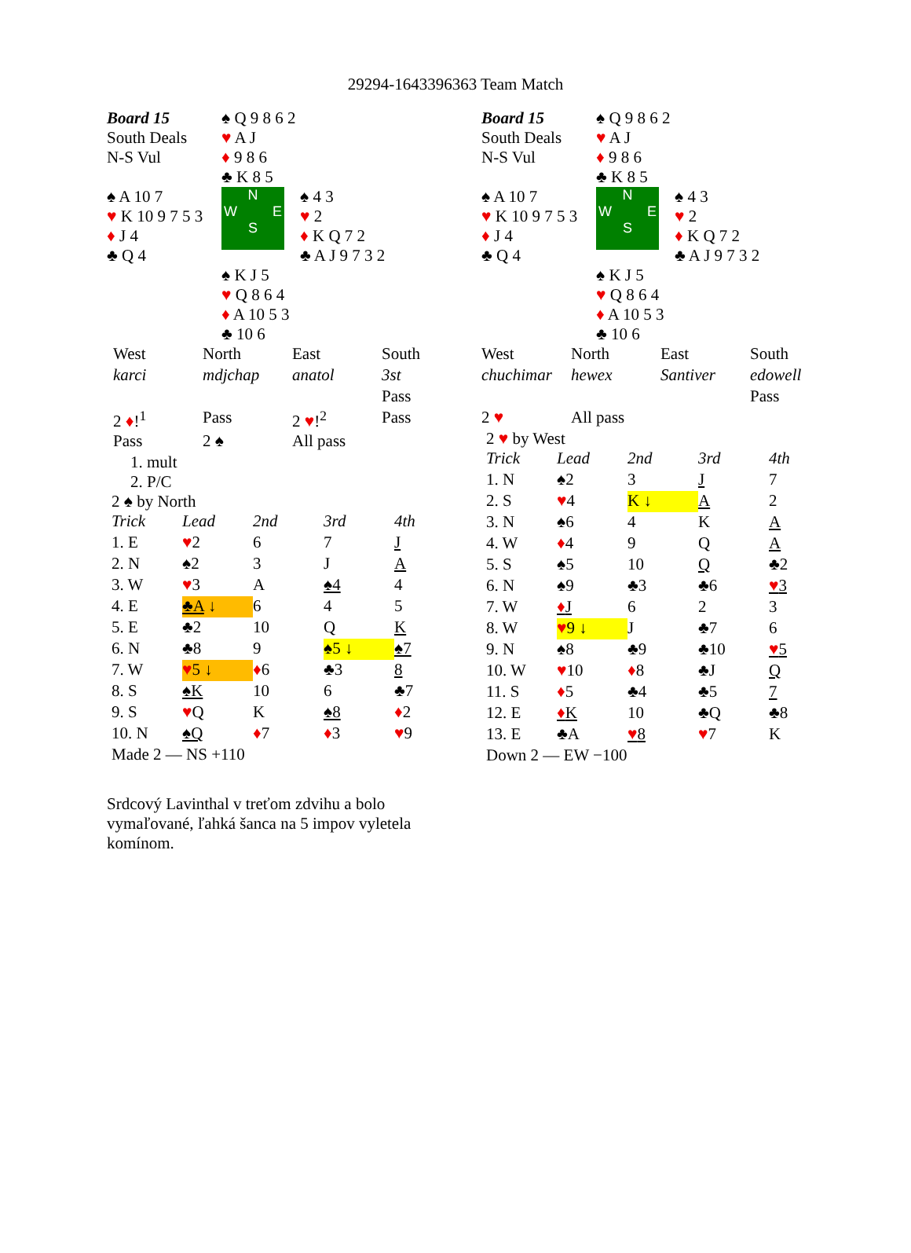29294-1643396363 Team Match
| Board 15 South Deals N-S Vul | ♠ Q 9 8 6 2 ♥ A J ♦ 9 8 6 ♣ K 8 5 |
| ♠ A 10 7 ♥ K 10 9 7 5 3 ♦ J 4 ♣ Q 4 | N W E S ♠ 4 3 ♥ 2 ♦ K Q 7 2 ♣ A J 9 7 3 2 |
| | ♠ K J 5 ♥ Q 8 6 4 ♦ A 10 5 3 ♣ 10 6 |
| West | North | East | South |
| karci | mdjchap | anatol | 3st |
| | | | Pass |
| 2 ♦ !<sup>1</sup> | Pass | 2 ♥ !<sup>2</sup> | Pass |
| Pass | 2 ♠ | All pass | |
1. mult
2. P/C
2 ♠ by North
| Trick | Lead | 2nd | 3rd | 4th |
| 1. E | ♥ 2 | 6 | 7 | J |
| 2. N | ♠2 | 3 | J | A |
| 3. W | ♥ 3 | A | ♠4 | 4 |
| 4. E | ♣A ↓ | 6 | 4 | 5 |
| 5. E | ♣2 | 10 | Q | K |
| 6. N | ♣8 | 9 | ♠5 ↓ | ♠7 |
| 7. W | ♥ 5 ↓ | ♦ 6 | ♣3 | 8 |
| 8. S | ♠K | 10 | 6 | ♣7 |
| 9. S | ♥ Q | K | ♠8 | ♦ 2 |
| 10. N | ♠Q | ♦ 7 | ♦ 3 | ♥ 9 |
| Made 2 — NS +110 | | | | |
Srdcový Lavinthal v treťom zdvihu a bolo vymaľované, ľahká šanca na 5 impov vyletela komínom.
| Board 15 South Deals N-S Vul | ♠ Q 9 8 6 2 ♥ A J ♦ 9 8 6 ♣ K 8 5 |
| ♠ A 10 7 ♥ K 10 9 7 5 3 ♦ J 4 ♣ Q 4 | N W E S ♠ 4 3 ♥ 2 ♦ K Q 7 2 ♣ A J 9 7 3 2 |
| | ♠ K J 5 ♥ Q 8 6 4 ♦ A 10 5 3 ♣ 10 6 |
| West | North | East | South |
| chuchimar | hewex | Santiver | edowell |
| | | | Pass |
| 2 ♥ | All pass | | |
2 ♥ by West
| Trick | Lead | 2nd | 3rd | 4th |
| 1. N | ♠2 | 3 | J | 7 |
| 2. S | ♥ 4 | K ↓ | A | 2 |
| 3. N | ♠6 | 4 | K | A |
| 4. W | ♦ 4 | 9 | Q | A |
| 5. S | ♠5 | 10 | Q | ♣2 |
| 6. N | ♠9 | ♣3 | ♣6 | ♥ 3 |
| 7. W | ♦ J | 6 | 2 | 3 |
| 8. W | ♥ 9 ↓ | J | ♣7 | 6 |
| 9. N | ♠8 | ♣9 | ♣10 | ♥ 5 |
| 10. W | ♥ 10 | ♦ 8 | ♣J | Q |
| 11. S | ♦ 5 | ♣4 | ♣5 | 7 |
| 12. E | ♦ K | 10 | ♣Q | ♣8 |
| 13. E | ♣A | ♥ 8 | ♥ 7 | K |
| Down 2 — EW −100 | | | | |